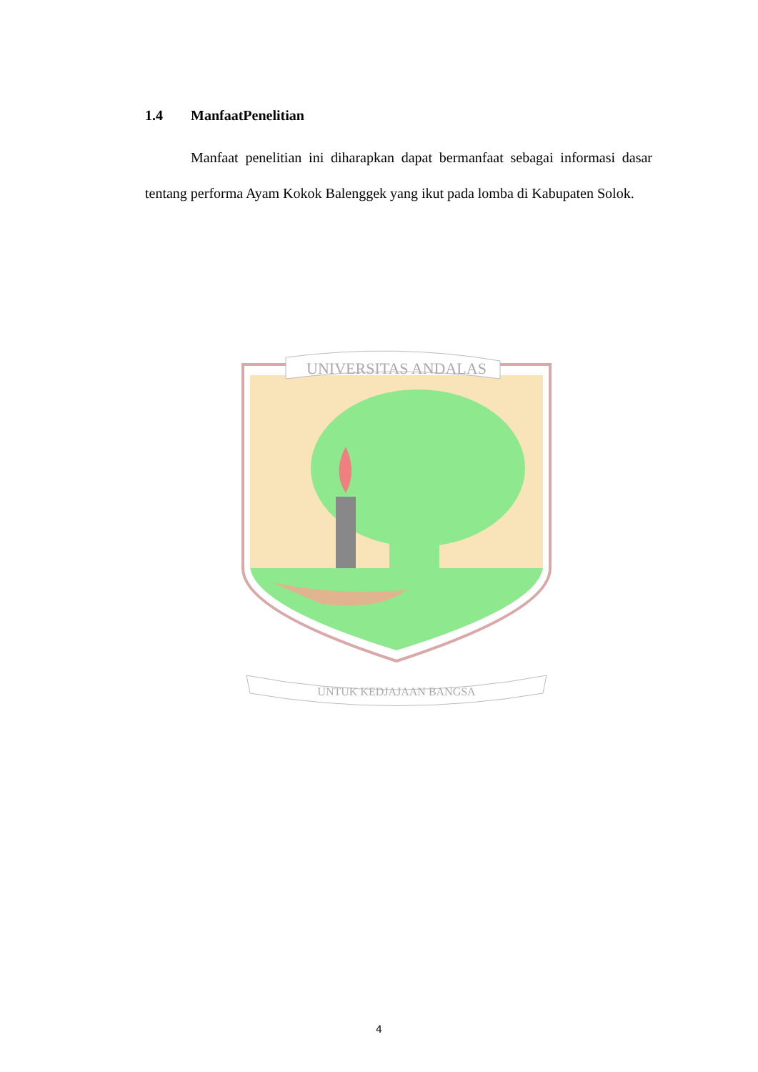1.4 ManfaatPenelitian
Manfaat penelitian ini diharapkan dapat bermanfaat sebagai informasi dasar tentang performa Ayam Kokok Balenggek yang ikut pada lomba di Kabupaten Solok.
UNIVERSITAS ANDALAS
UNTUK KEDJAJAAN BANGSA
4